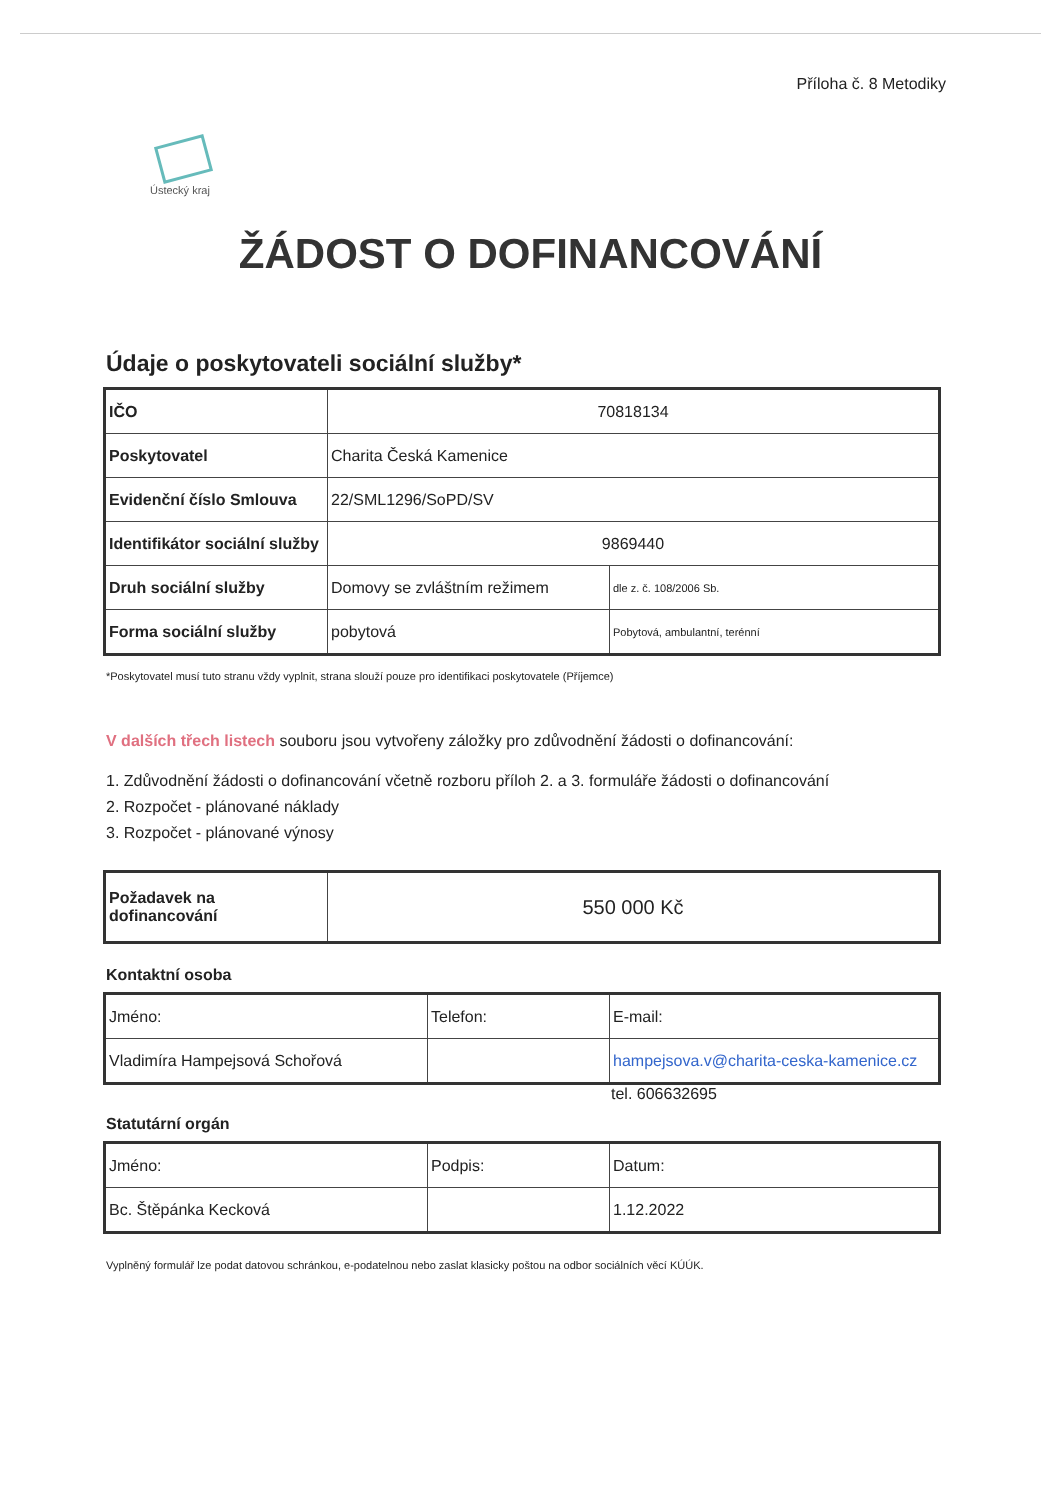Příloha č. 8 Metodiky
Ústecký kraj
ŽÁDOST O DOFINANCOVÁNÍ
Údaje o poskytovateli sociální služby*
| IČO | 70818134 | |
| Poskytovatel | Charita Česká Kamenice | |
| Evidenční číslo Smlouva | 22/SML1296/SoPD/SV | |
| Identifikátor sociální služby | 9869440 | |
| Druh sociální služby | Domovy se zvláštním režimem | dle z. č. 108/2006 Sb. |
| Forma sociální služby | pobytová | Pobytová, ambulantní, terénní |
*Poskytovatel musí tuto stranu vždy vyplnit, strana slouží pouze pro identifikaci poskytovatele (Příjemce)
V dalších třech listech souboru jsou vytvořeny záložky pro zdůvodnění žádosti o dofinancování:
1. Zdůvodnění žádosti o dofinancování včetně rozboru příloh 2. a 3. formuláře žádosti o dofinancování
2. Rozpočet - plánované náklady
3. Rozpočet - plánované výnosy
| Požadavek na dofinancování | 550 000 Kč |
Kontaktní osoba
| Jméno: | Telefon: | E-mail: |
| Vladimíra Hampejsová Schořová | | hampejsova.v@charita-ceska-kamenice.cz |
tel. 606632695
Statutární orgán
| Jméno: | Podpis: | Datum: |
| Bc. Štěpánka Kecková | | 1.12.2022 |
Vyplněný formulář lze podat datovou schránkou, e-podatelnou nebo zaslat klasicky poštou na odbor sociálních věcí KÚÚK.